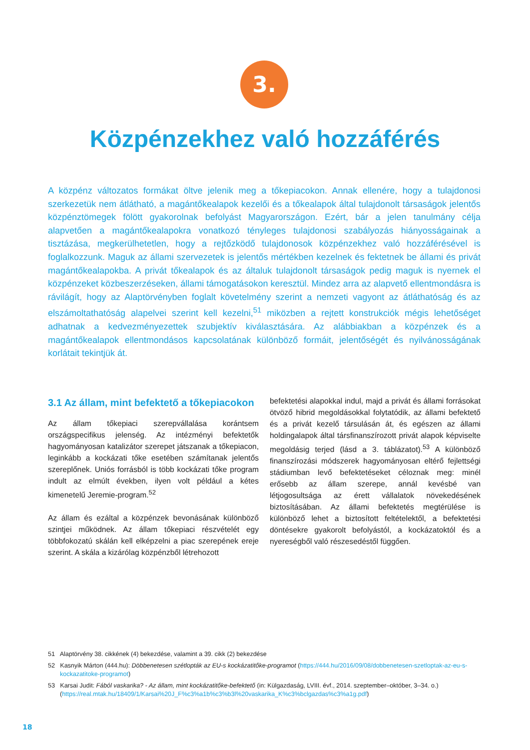3.
Közpénzekhez való hozzáférés
A közpénz változatos formákat öltve jelenik meg a tőkepiacokon. Annak ellenére, hogy a tulajdonosi szerkezetük nem átlátható, a magántőkealapok kezelői és a tőkealapok által tulajdonolt társaságok jelentős közpénztömegek fölött gyakorolnak befolyást Magyarországon. Ezért, bár a jelen tanulmány célja alapvetően a magántőkealapokra vonatkozó tényleges tulajdonosi szabályozás hiányosságainak a tisztázása, megkerülhetetlen, hogy a rejtőzködő tulajdonosok közpénzekhez való hozzáférésével is foglalkozzunk. Maguk az állami szervezetek is jelentős mértékben kezelnek és fektetnek be állami és privát magántőkealapokba. A privát tőkealapok és az általuk tulajdonolt társaságok pedig maguk is nyernek el közpénzeket közbeszerzéseken, állami támogatásokon keresztül. Mindez arra az alapvető ellentmondásra is rávilágít, hogy az Alaptörvényben foglalt követelmény szerint a nemzeti vagyont az átláthatóság és az elszámoltathatóság alapelvei szerint kell kezelni,<sup>51</sup> miközben a rejtett konstrukciók mégis lehetőséget adhatnak a kedvezményezettek szubjektív kiválasztására. Az alábbiakban a közpénzek és a magántőkealapok ellentmondásos kapcsolatának különböző formáit, jelentőségét és nyilvánosságának korlátait tekintjük át.
3.1 Az állam, mint befektető a tőkepiacokon
Az állam tőkepiaci szerepvállalása korántsem országspecifikus jelenség. Az intézményi befektetők hagyományosan katalizátor szerepet játszanak a tőkepiacon, leginkább a kockázati tőke esetében számítanak jelentős szereplőnek. Uniós forrásból is több kockázati tőke program indult az elmúlt években, ilyen volt például a kétes kimenetelű Jeremie-program.<sup>52</sup>
Az állam és ezáltal a közpénzek bevonásának különböző szintjei működnek. Az állam tőkepiaci részvételét egy többfokozatú skálán kell elképzelni a piac szerepének ereje szerint. A skála a kizárólag közpénzből létrehozott
befektetési alapokkal indul, majd a privát és állami forrásokat ötvöző hibrid megoldásokkal folytatódik, az állami befektető és a privát kezelő társulásán át, és egészen az állami holdingalapok által társfinanszírozott privát alapok képviselte megoldásig terjed (lásd a 3. táblázatot).<sup>53</sup> A különböző finanszírozási módszerek hagyományosan eltérő fejlettségi stádiumban levő befektetéseket céloznak meg: minél erősebb az állam szerepe, annál kevésbé van létjogosultsága az érett vállalatok növekedésének biztosításában. Az állami befektetés megtérülése is különböző lehet a biztosított feltételektől, a befektetési döntésekre gyakorolt befolyástól, a kockázatoktól és a nyereségből való részesedéstől függően.
51 Alaptörvény 38. cikkének (4) bekezdése, valamint a 39. cikk (2) bekezdése
52 Kasnyik Márton (444.hu): Döbbenetesen szétlopták az EU-s kockázatitőke-programot (https://444.hu/2016/09/08/dobbenetesen-szetloptak-az-eu-s-kockazatitoke-programot)
53 Karsai Judit: Fából vaskarika? - Az állam, mint kockázatitőke-befektető (in: Külgazdaság, LVIII. évf., 2014. szeptember–október, 3–34. o.) (https://real.mtak.hu/18409/1/Karsai%20J_F%c3%a1b%c3%b3l%20vaskarika_K%c3%bclgazdas%c3%a1g.pdf)
18